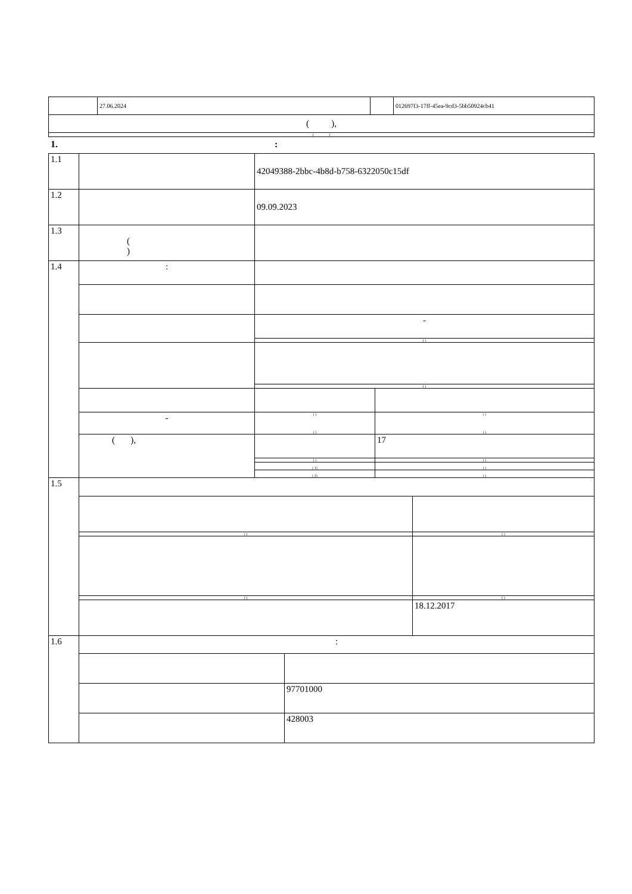| | 27.06.2024 | | 012697f3-17ff-45ea-9cd3-5bb50924cb41 |
| ( ), | | | |
| ( ) | | | |
1. :
| 1.1 | | 42049388-2bbc-4b8d-b758-6322050c15df | |
| 1.2 | | 09.09.2023 | |
| 1.3 | ( ) | | |
| 1.4 | : | | |
| | | - | |
| | | ( ) | |
| | | ( ) | |
| | - | ( ) ( ) | ( ) ( ) |
| | ( ), | | 17 |
| | | ( ) | ( ) |
| | | ( 1) | ( ) |
| | | ( 2) | ( ) |
| 1.5 | | |
| | ( ) | ( ) |
| | ( ) | ( ) |
| | | 18.12.2017 |
| 1.6 | : | |
| | | 97701000 |
| | | 428003 |